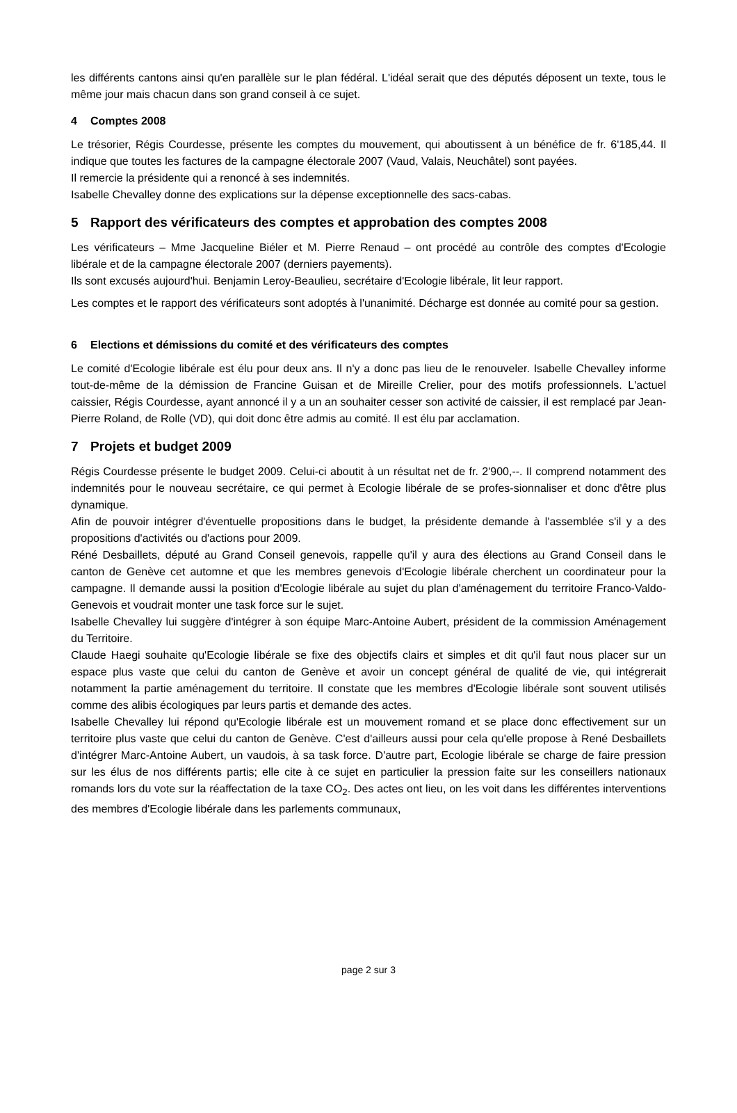les différents cantons ainsi qu'en parallèle sur le plan fédéral. L'idéal serait que des députés déposent un texte, tous le même jour mais chacun dans son grand conseil à ce sujet.
4 Comptes 2008
Le trésorier, Régis Courdesse, présente les comptes du mouvement, qui aboutissent à un bénéfice de fr. 6'185,44. Il indique que toutes les factures de la campagne électorale 2007 (Vaud, Valais, Neuchâtel) sont payées.
Il remercie la présidente qui a renoncé à ses indemnités.
Isabelle Chevalley donne des explications sur la dépense exceptionnelle des sacs-cabas.
5 Rapport des vérificateurs des comptes et approbation des comptes 2008
Les vérificateurs – Mme Jacqueline Biéler et M. Pierre Renaud – ont procédé au contrôle des comptes d'Ecologie libérale et de la campagne électorale 2007 (derniers payements).
Ils sont excusés aujourd'hui. Benjamin Leroy-Beaulieu, secrétaire d'Ecologie libérale, lit leur rapport.
Les comptes et le rapport des vérificateurs sont adoptés à l'unanimité. Décharge est donnée au comité pour sa gestion.
6 Elections et démissions du comité et des vérificateurs des comptes
Le comité d'Ecologie libérale est élu pour deux ans. Il n'y a donc pas lieu de le renouveler. Isabelle Chevalley informe tout-de-même de la démission de Francine Guisan et de Mireille Crelier, pour des motifs professionnels. L'actuel caissier, Régis Courdesse, ayant annoncé il y a un an souhaiter cesser son activité de caissier, il est remplacé par Jean-Pierre Roland, de Rolle (VD), qui doit donc être admis au comité. Il est élu par acclamation.
7 Projets et budget 2009
Régis Courdesse présente le budget 2009. Celui-ci aboutit à un résultat net de fr. 2'900,--. Il comprend notamment des indemnités pour le nouveau secrétaire, ce qui permet à Ecologie libérale de se profes-sionnaliser et donc d'être plus dynamique.
Afin de pouvoir intégrer d'éventuelle propositions dans le budget, la présidente demande à l'assemblée s'il y a des propositions d'activités ou d'actions pour 2009.
Réné Desbaillets, député au Grand Conseil genevois, rappelle qu'il y aura des élections au Grand Conseil dans le canton de Genève cet automne et que les membres genevois d'Ecologie libérale cherchent un coordinateur pour la campagne. Il demande aussi la position d'Ecologie libérale au sujet du plan d'aménagement du territoire Franco-Valdo-Genevois et voudrait monter une task force sur le sujet.
Isabelle Chevalley lui suggère d'intégrer à son équipe Marc-Antoine Aubert, président de la commission Aménagement du Territoire.
Claude Haegi souhaite qu'Ecologie libérale se fixe des objectifs clairs et simples et dit qu'il faut nous placer sur un espace plus vaste que celui du canton de Genève et avoir un concept général de qualité de vie, qui intégrerait notamment la partie aménagement du territoire. Il constate que les membres d'Ecologie libérale sont souvent utilisés comme des alibis écologiques par leurs partis et demande des actes.
Isabelle Chevalley lui répond qu'Ecologie libérale est un mouvement romand et se place donc effectivement sur un territoire plus vaste que celui du canton de Genève. C'est d'ailleurs aussi pour cela qu'elle propose à René Desbaillets d'intégrer Marc-Antoine Aubert, un vaudois, à sa task force. D'autre part, Ecologie libérale se charge de faire pression sur les élus de nos différents partis; elle cite à ce sujet en particulier la pression faite sur les conseillers nationaux romands lors du vote sur la réaffectation de la taxe CO<sub>2</sub>. Des actes ont lieu, on les voit dans les différentes interventions des membres d'Ecologie libérale dans les parlements communaux,
page 2 sur 3